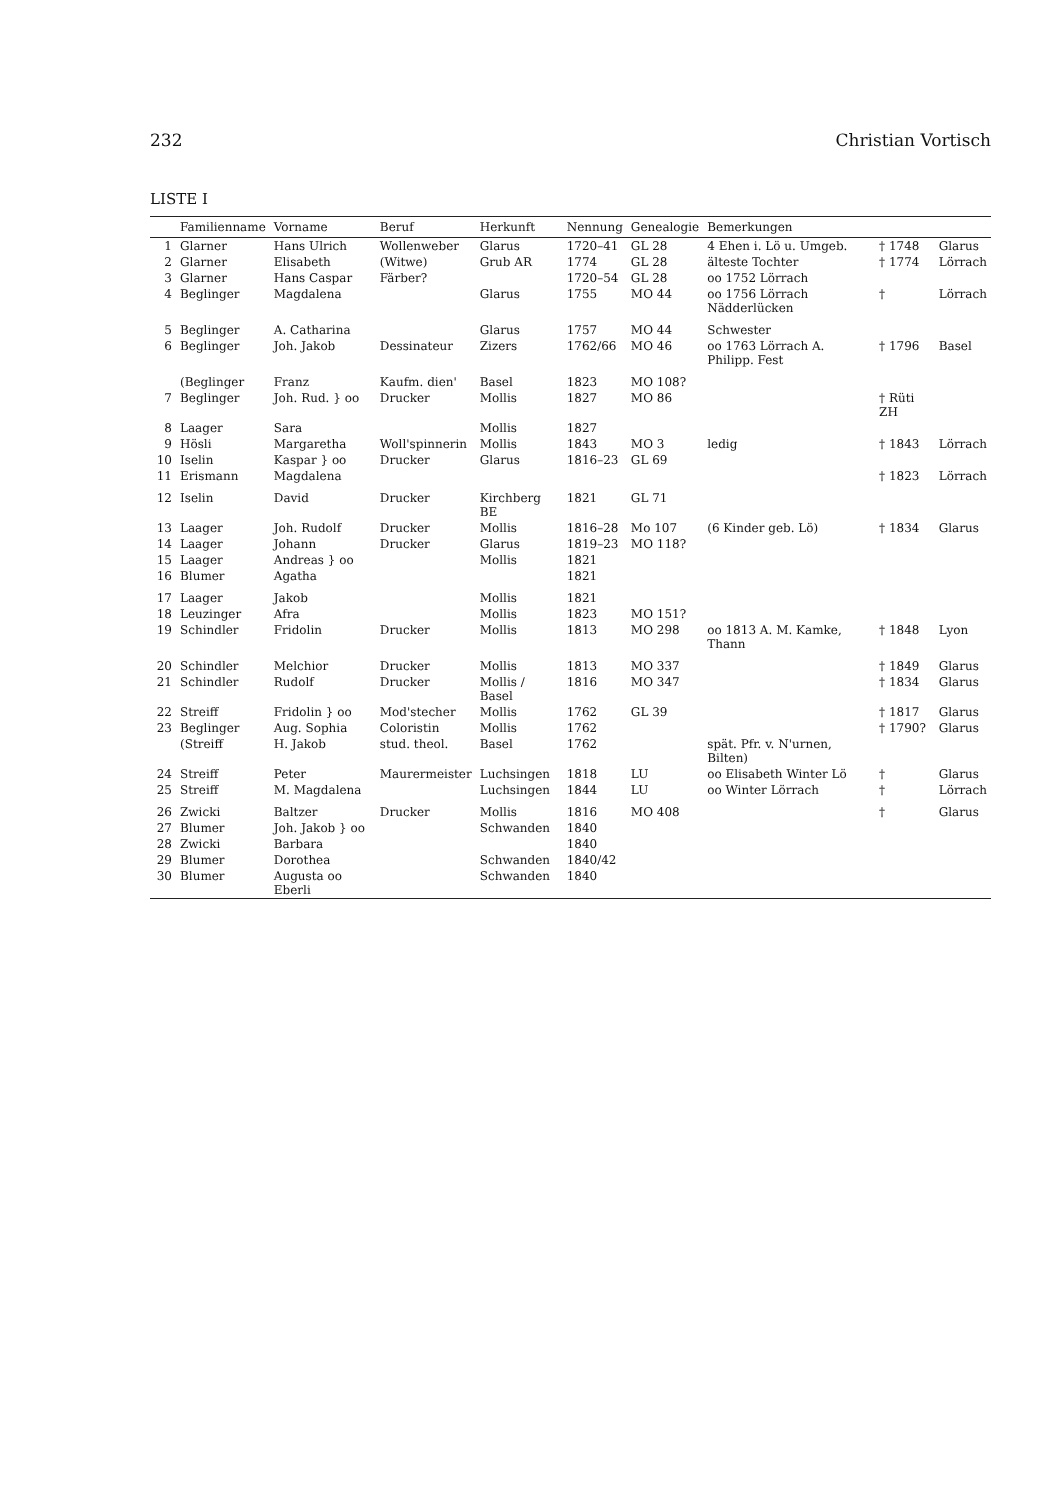232 Christian Vortisch
LISTE I
| | Familienname | Vorname | Beruf | Herkunft | Nennung | Genealogie | Bemerkungen | | |
| --- | --- | --- | --- | --- | --- | --- | --- | --- | --- |
| 1 | Glarner | Hans Ulrich | Wollenweber | Glarus | 1720–41 | GL 28 | 4 Ehen i. Lö u. Umgeb. | † 1748 | Glarus |
| 2 | Glarner | Elisabeth | (Witwe) | Grub AR | 1774 | GL 28 | älteste Tochter | † 1774 | Lörrach |
| 3 | Glarner | Hans Caspar | Färber? | | 1720–54 | GL 28 | oo 1752 Lörrach | | |
| 4 | Beglinger | Magdalena | | Glarus | 1755 | MO 44 | oo 1756 Lörrach Nädderlücken | † | Lörrach |
| 5 | Beglinger | A. Catharina | | Glarus | 1757 | MO 44 | Schwester | | |
| 6 | Beglinger | Joh. Jakob | Dessinateur | Zizers | 1762/66 | MO 46 | oo 1763 Lörrach A. Philipp. Fest | † 1796 | Basel |
| | (Beglinger | Franz | Kaufm. dien' | Basel | 1823 | MO 108? | | | |
| 7 | Beglinger | Joh. Rud. } oo | Drucker | Mollis | 1827 | MO 86 | | † Rüti ZH | |
| 8 | Laager | Sara | | Mollis | 1827 | | | | |
| 9 | Hösli | Margaretha | Woll'spinnerin | Mollis | 1843 | MO 3 | ledig | † 1843 | Lörrach |
| 10 | Iselin | Kaspar } oo | Drucker | Glarus | 1816–23 | GL 69 | | | |
| 11 | Erismann | Magdalena | | | | | | † 1823 | Lörrach |
| 12 | Iselin | David | Drucker | Kirchberg BE | 1821 | GL 71 | | | |
| 13 | Laager | Joh. Rudolf | Drucker | Mollis | 1816–28 | Mo 107 | (6 Kinder geb. Lö) | † 1834 | Glarus |
| 14 | Laager | Johann | Drucker | Glarus | 1819–23 | MO 118? | | | |
| 15 | Laager | Andreas } oo | | Mollis | 1821 | | | | |
| 16 | Blumer | Agatha | | | 1821 | | | | |
| 17 | Laager | Jakob | | Mollis | 1821 | | | | |
| 18 | Leuzinger | Afra | | Mollis | 1823 | MO 151? | | | |
| 19 | Schindler | Fridolin | Drucker | Mollis | 1813 | MO 298 | oo 1813 A. M. Kamke, Thann | † 1848 | Lyon |
| 20 | Schindler | Melchior | Drucker | Mollis | 1813 | MO 337 | | † 1849 | Glarus |
| 21 | Schindler | Rudolf | Drucker | Mollis / Basel | 1816 | MO 347 | | † 1834 | Glarus |
| 22 | Streiff | Fridolin } oo | Mod'stecher | Mollis | 1762 | GL 39 | | † 1817 | Glarus |
| 23 | Beglinger | Aug. Sophia | Coloristin | Mollis | 1762 | | | † 1790? | Glarus |
| | (Streiff | H. Jakob | stud. theol. | Basel | 1762 | | spät. Pfr. v. N'urnen, Bilten) | | |
| 24 | Streiff | Peter | Maurermeister | Luchsingen | 1818 | LU | oo Elisabeth Winter Lö | † | Glarus |
| 25 | Streiff | M. Magdalena | | Luchsingen | 1844 | LU | oo Winter Lörrach | † | Lörrach |
| 26 | Zwicki | Baltzer | Drucker | Mollis | 1816 | MO 408 | | † | Glarus |
| 27 | Blumer | Joh. Jakob } oo | | Schwanden | 1840 | | | | |
| 28 | Zwicki | Barbara | | | 1840 | | | | |
| 29 | Blumer | Dorothea | | Schwanden | 1840/42 | | | | |
| 30 | Blumer | Augusta oo Eberli | | Schwanden | 1840 | | | | |